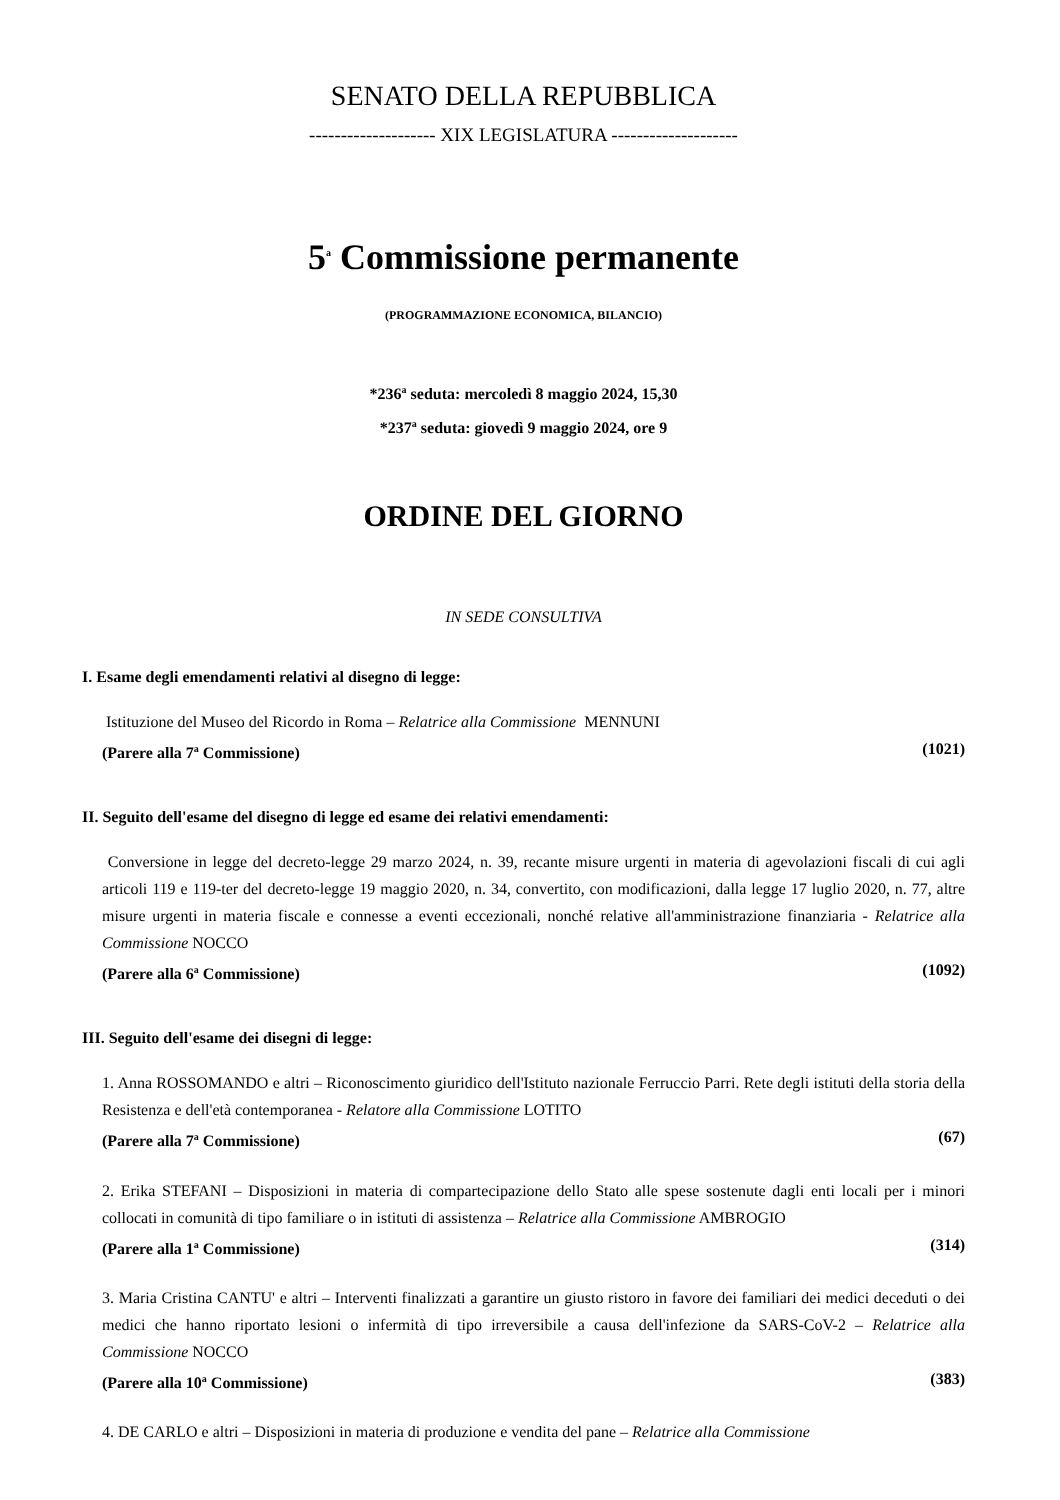SENATO DELLA REPUBBLICA
-------------------- XIX LEGISLATURA --------------------
5<sup>a</sup> Commissione permanente
(PROGRAMMAZIONE ECONOMICA, BILANCIO)
*236<sup>a</sup> seduta: mercoledì 8 maggio 2024, 15,30
*237<sup>a</sup> seduta: giovedì 9 maggio 2024, ore 9
ORDINE DEL GIORNO
IN SEDE CONSULTIVA
I. Esame degli emendamenti relativi al disegno di legge:
Istituzione del Museo del Ricordo in Roma – Relatrice alla Commissione MENNUNI
(Parere alla 7<sup>a</sup> Commissione) (1021)
II. Seguito dell'esame del disegno di legge ed esame dei relativi emendamenti:
Conversione in legge del decreto-legge 29 marzo 2024, n. 39, recante misure urgenti in materia di agevolazioni fiscali di cui agli articoli 119 e 119-ter del decreto-legge 19 maggio 2020, n. 34, convertito, con modificazioni, dalla legge 17 luglio 2020, n. 77, altre misure urgenti in materia fiscale e connesse a eventi eccezionali, nonché relative all'amministrazione finanziaria - Relatrice alla Commissione NOCCO
(Parere alla 6<sup>a</sup> Commissione) (1092)
III. Seguito dell'esame dei disegni di legge:
1. Anna ROSSOMANDO e altri – Riconoscimento giuridico dell'Istituto nazionale Ferruccio Parri. Rete degli istituti della storia della Resistenza e dell'età contemporanea - Relatore alla Commissione LOTITO
(Parere alla 7<sup>a</sup> Commissione) (67)
2. Erika STEFANI – Disposizioni in materia di compartecipazione dello Stato alle spese sostenute dagli enti locali per i minori collocati in comunità di tipo familiare o in istituti di assistenza – Relatrice alla Commissione AMBROGIO
(Parere alla 1<sup>a</sup> Commissione) (314)
3. Maria Cristina CANTU' e altri – Interventi finalizzati a garantire un giusto ristoro in favore dei familiari dei medici deceduti o dei medici che hanno riportato lesioni o infermità di tipo irreversibile a causa dell'infezione da SARS-CoV-2 – Relatrice alla Commissione NOCCO
(Parere alla 10<sup>a</sup> Commissione) (383)
4. DE CARLO e altri – Disposizioni in materia di produzione e vendita del pane – Relatrice alla Commissione